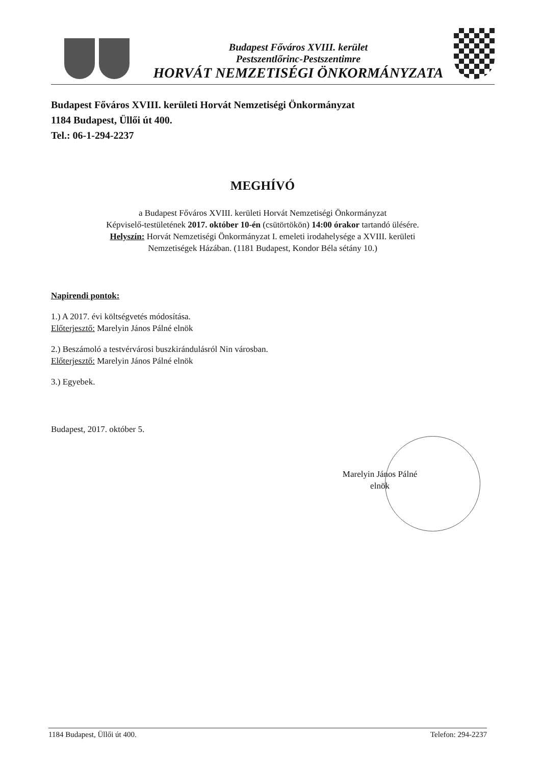Budapest Főváros XVIII. kerület
Pestszentlőrinc-Pestszentimre
HORVÁT NEMZETISÉGI ÖNKORMÁNYZATA
Budapest Főváros XVIII. kerületi Horvát Nemzetiségi Önkormányzat
1184 Budapest, Üllői út 400.
Tel.: 06-1-294-2237
MEGHÍVÓ
a Budapest Főváros XVIII. kerületi Horvát Nemzetiségi Önkormányzat
Képviselő-testületének 2017. október 10-én (csütörtökön) 14:00 órakor tartandó ülésére.
Helyszín: Horvát Nemzetiségi Önkormányzat I. emeleti irodahelysége a XVIII. kerületi
Nemzetiségek Házában. (1181 Budapest, Kondor Béla sétány 10.)
Napirendi pontok:
1.) A 2017. évi költségvetés módosítása.
Előterjesztő: Marelyin János Pálné elnök
2.) Beszámoló a testvérvárosi buszkirándulásról Nin városban.
Előterjesztő: Marelyin János Pálné elnök
3.) Egyebek.
Budapest, 2017. október 5.
Marelyin János Pálné
elnök
1184 Budapest, Üllői út 400. Telefon: 294-2237